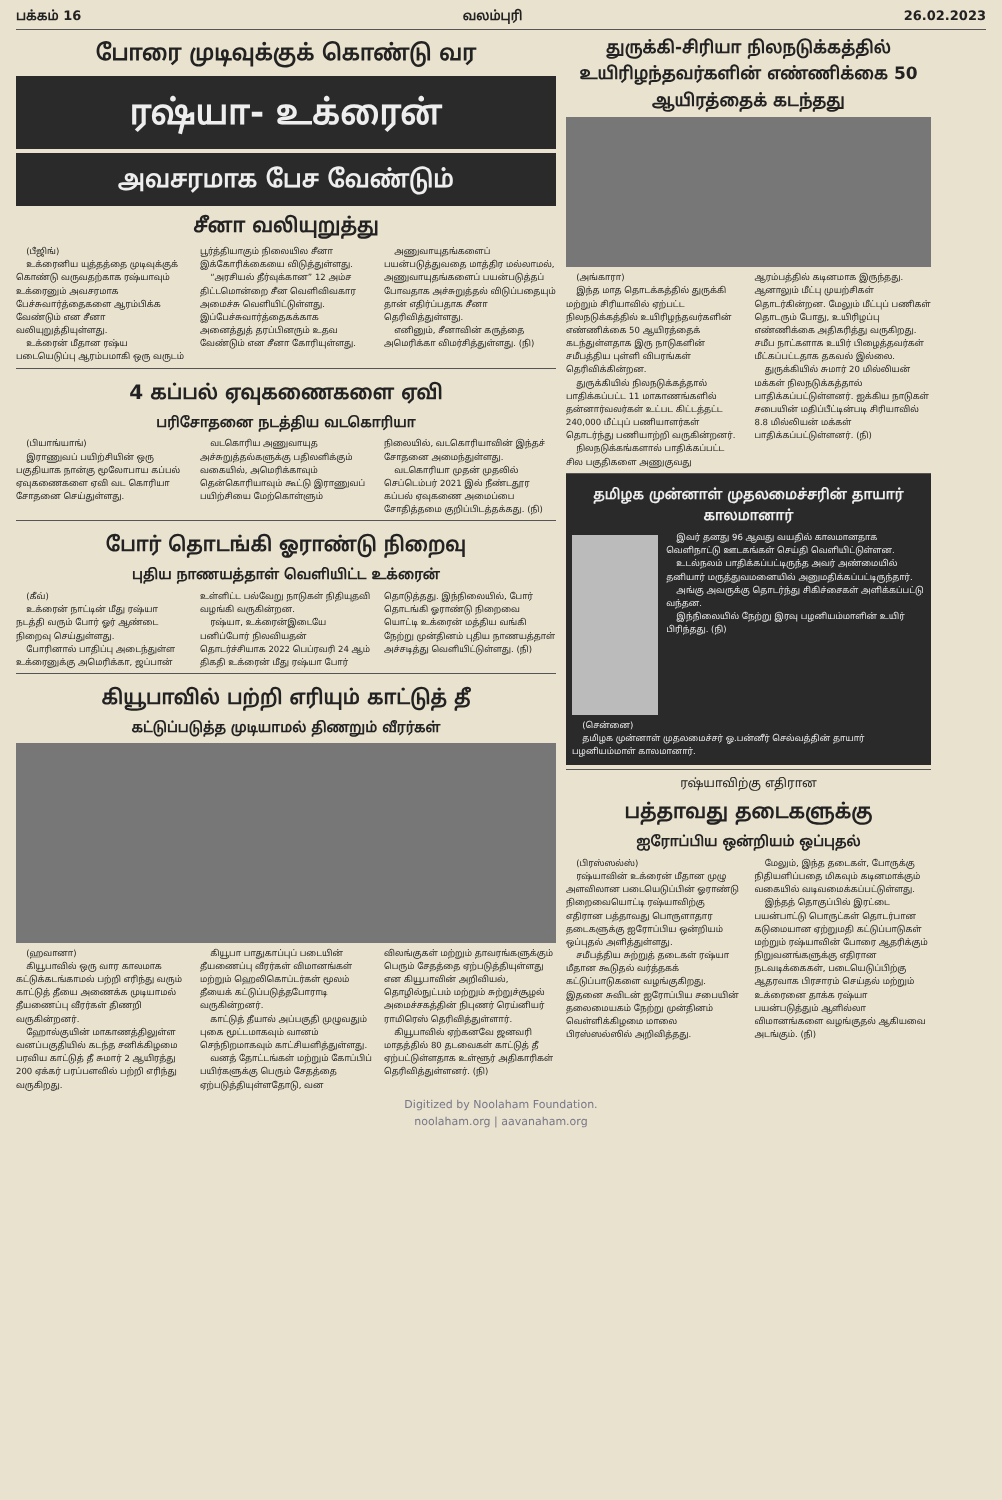பக்கம் 16 வலம்புரி 26.02.2023
போரை முடிவுக்குக் கொண்டு வர
ரஷ்யா- உக்ரைன்
அவசரமாக பேச வேண்டும்
சீனா வலியுறுத்து
(பீஜிங்)
உக்ரைனிய யுத்தத்தை முடிவுக்குக் கொண்டு வருவதற்காக ரஷ்யாவும் உக்ரைனும் அவசரமாக பேச்சுவார்த்தைகளை ஆரம்பிக்க வேண்டும் என சீனா வலியுறுத்தியுள்ளது.
உக்ரைன் மீதான ரஷ்ய படையெடுப்பு ஆரம்பமாகி ஒரு வருடம் பூர்த்தியாகும் நிலையில சீனா இக்கோரிக்கையை விடுத்துள்ளது.
“அரசியல் தீர்வுக்கான” 12 அம்ச திட்டமொன்றை சீன வெளிவிவகார அமைச்சு வெளியிட்டுள்ளது. இப்பேச்சுவார்த்தைகக்காக அனைத்துத் தரப்பினரும் உதவ வேண்டும் என சீனா கோரியுள்ளது.
அணுவாயுதங்களைப் பயன்படுத்துவதை மாத்திர மல்லாமல், அணுவாயுதங்களைப் பயன்படுத்தப் போவதாக அச்சுறுத்தல் விடுப்பதையும் தான் எதிர்ப்பதாக சீனா தெரிவித்துள்ளது.
எனினும், சீனாவின் கருத்தை அமெரிக்கா விமர்சித்துள்ளது. (நி)
4 கப்பல் ஏவுகணைகளை ஏவி
பரிசோதனை நடத்திய வடகொரியா
(பியாங்யாங்)
இராணுவப் பயிற்சியின் ஒரு பகுதியாக நான்கு மூலோபாய கப்பல் ஏவுகணைகளை ஏவி வட கொரியா சோதனை செய்துள்ளது.
வடகொரிய அணுவாயுத அச்சுறுத்தல்களுக்கு பதிலளிக்கும் வகையில், அமெரிக்காவும் தென்கொரியாவும் கூட்டு இராணுவப் பயிற்சியை மேற்கொள்ளும் நிலையில், வடகொரியாவின் இந்தச் சோதனை அமைந்துள்ளது.
வடகொரியா முதன் முதலில் செப்டெம்பர் 2021 இல் நீண்டதூர கப்பல் ஏவுகணை அமைப்பை சோதித்தமை குறிப்பிடத்தக்கது. (நி)
போர் தொடங்கி ஓராண்டு நிறைவு
புதிய நாணயத்தாள் வெளியிட்ட உக்ரைன்
(கீவ்)
உக்ரைன் நாட்டின் மீது ரஷ்யா நடத்தி வரும் போர் ஓர் ஆண்டை நிறைவு செய்துள்ளது.
போரினால் பாதிப்பு அடைந்துள்ள உக்ரைனுக்கு அமெரிக்கா, ஜப்பான் உள்ளிட்ட பல்வேறு நாடுகள் நிதியுதவி வழங்கி வருகின்றன.
ரஷ்யா, உக்ரைன்இடையே பனிப்போர் நிலவியதன் தொடர்ச்சியாக 2022 பெப்ரவரி 24 ஆம் திகதி உக்ரைன் மீது ரஷ்யா போர் தொடுத்தது. இந்நிலையில், போர் தொடங்கி ஓராண்டு நிறைவை யொட்டி உக்ரைன் மத்திய வங்கி நேற்று முன்தினம் புதிய நாணயத்தாள் அச்சடித்து வெளியிட்டுள்ளது. (நி)
கியூபாவில் பற்றி எரியும் காட்டுத் தீ
கட்டுப்படுத்த முடியாமல் திணறும் வீரர்கள்
(ஹவானா)
கியூபாவில் ஒரு வார காலமாக கட்டுக்கடங்காமல் பற்றி எரிந்து வரும் காட்டுத் தீயை அணைக்க முடியாமல் தீயணைப்பு வீரர்கள் திணறி வருகின்றனர்.
ஹோல்குயின் மாகாணத்திலுள்ள வனப்பகுதியில் கடந்த சனிக்கிழமை பரவிய காட்டுத் தீ சுமார் 2 ஆயிரத்து 200 ஏக்கர் பரப்பளவில் பற்றி எரிந்து வருகிறது.
கியூபா பாதுகாப்புப் படையின் தீயணைப்பு வீரர்கள் விமானங்கள் மற்றும் ஹெலிகொப்டர்கள் மூலம் தீயைக் கட்டுப்படுத்தபோராடி வருகின்றனர்.
காட்டுத் தீயால் அப்பகுதி முழுவதும் புகை மூட்டமாகவும் வானம் செந்நிறமாகவும் காட்சியளித்துள்ளது.
வனத் தோட்டங்கள் மற்றும் கோப்பிப் பயிர்களுக்கு பெரும் சேதத்தை ஏற்படுத்தியுள்ளதோடு, வன விலங்குகள் மற்றும் தாவரங்களுக்கும் பெரும் சேதத்தை ஏற்படுத்தியுள்ளது என கியூபாவின் அறிவியல், தொழில்நுட்பம் மற்றும் சுற்றுச்சூழல் அமைச்சகத்தின் நிபுணர் ரெய்னியர் ராமிரெஸ் தெரிவித்துள்ளார்.
கியூபாவில் ஏற்கனவே ஜனவரி மாதத்தில் 80 தடவைகள் காட்டுத் தீ ஏற்பட்டுள்ளதாக உள்ளூர் அதிகாரிகள் தெரிவித்துள்ளனர். (நி)
துருக்கி-சிரியா நிலநடுக்கத்தில் உயிரிழந்தவர்களின் எண்ணிக்கை 50 ஆயிரத்தைக் கடந்தது
(அங்காரா)
இந்த மாத தொடக்கத்தில் துருக்கி மற்றும் சிரியாவில் ஏற்பட்ட நிலநடுக்கத்தில் உயிரிழந்தவர்களின் எண்ணிக்கை 50 ஆயிரத்தைக் கடந்துள்ளதாக இரு நாடுகளின் சமீபத்திய புள்ளி விபரங்கள் தெரிவிக்கின்றன.
துருக்கியில் நிலநடுக்கத்தால் பாதிக்கப்பட்ட 11 மாகாணங்களில் தன்னார்வலர்கள் உட்பட கிட்டத்தட்ட 240,000 மீட்புப் பணியாளர்கள் தொடர்ந்து பணியாற்றி வருகின்றனர்.
நிலநடுக்கங்களால் பாதிக்கப்பட்ட சில பகுதிகளை அணுகுவது ஆரம்பத்தில் கடினமாக இருந்தது. ஆனாலும் மீட்பு முயற்சிகள் தொடர்கின்றன. மேலும் மீட்புப் பணிகள் தொடரும் போது, உயிரிழப்பு எண்ணிக்கை அதிகரித்து வருகிறது. சமீப நாட்களாக உயிர் பிழைத்தவர்கள் மீட்கப்பட்டதாக தகவல் இல்லை.
துருக்கியில் சுமார் 20 மில்லியன் மக்கள் நிலநடுக்கத்தால் பாதிக்கப்பட்டுள்ளனர். ஐக்கிய நாடுகள் சபையின் மதிப்பீட்டின்படி சிரியாவில் 8.8 மில்லியன் மக்கள் பாதிக்கப்பட்டுள்ளனர். (நி)
தமிழக முன்னாள் முதலமைச்சரின் தாயார் காலமானார்
இவர் தனது 96 ஆவது வயதில் காலமானதாக வெளிநாட்டு ஊடகங்கள் செய்தி வெளியிட்டுள்ளன.
உடல்நலம் பாதிக்கப்பட்டிருந்த அவர் அண்மையில் தனியார் மருத்துவமனையில் அனுமதிக்கப்பட்டிருந்தார்.
அங்கு அவருக்கு தொடர்ந்து சிகிச்சைகள் அளிக்கப்பட்டு வந்தன.
இந்நிலையில் நேற்று இரவு பழனியம்மாளின் உயிர் பிரிந்தது. (நி)
(சென்னை)
தமிழக முன்னாள் முதலமைச்சர் ஓ.பன்னீர் செல்வத்தின் தாயார் பழனியம்மாள் காலமானார்.
ரஷ்யாவிற்கு எதிரான
பத்தாவது தடைகளுக்கு
ஐரோப்பிய ஒன்றியம் ஒப்புதல்
(பிரஸ்ஸல்ஸ்)
ரஷ்யாவின் உக்ரைன் மீதான முழு அளவிலான படையெடுப்பின் ஓராண்டு நிறைவையொட்டி ரஷ்யாவிற்கு எதிரான பத்தாவது பொருளாதார தடைகளுக்கு ஐரோப்பிய ஒன்றியம் ஒப்புதல் அளித்துள்ளது.
சமீபத்திய சுற்றுத் தடைகள் ரஷ்யா மீதான கூடுதல் வர்த்தகக் கட்டுப்பாடுகளை வழங்குகிறது. இதனை சுவிடன் ஐரோப்பிய சபையின் தலைமையகம் நேற்று முன்தினம் வெள்ளிக்கிழமை மாலை பிரஸ்ஸல்ஸில் அறிவித்தது.
மேலும், இந்த தடைகள், போருக்கு நிதியளிப்பதை மிகவும் கடினமாக்கும் வகையில் வடிவமைக்கப்பட்டுள்ளது.
இந்தத் தொகுப்பில் இரட்டை பயன்பாட்டு பொருட்கள் தொடர்பான கடுமையான ஏற்றுமதி கட்டுப்பாடுகள் மற்றும் ரஷ்யாவின் போரை ஆதரிக்கும் நிறுவனங்களுக்கு எதிரான நடவடிக்கைகள், படையெடுப்பிற்கு ஆதரவாக பிரசாரம் செய்தல் மற்றும் உக்ரைனை தாக்க ரஷ்யா பயன்படுத்தும் ஆளில்லா விமானங்களை வழங்குதல் ஆகியவை அடங்கும். (நி)
Digitized by Noolaham Foundation.
noolaham.org | aavanaham.org